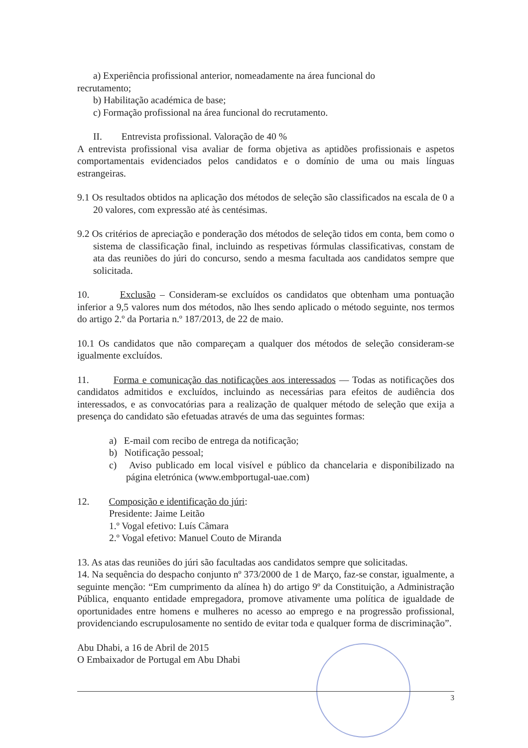a) Experiência profissional anterior, nomeadamente na área funcional do
recrutamento;
b) Habilitação académica de base;
c) Formação profissional na área funcional do recrutamento.
II. Entrevista profissional. Valoração de 40 %
A entrevista profissional visa avaliar de forma objetiva as aptidões profissionais e aspetos comportamentais evidenciados pelos candidatos e o domínio de uma ou mais línguas estrangeiras.
9.1 Os resultados obtidos na aplicação dos métodos de seleção são classificados na escala de 0 a 20 valores, com expressão até às centésimas.
9.2 Os critérios de apreciação e ponderação dos métodos de seleção tidos em conta, bem como o sistema de classificação final, incluindo as respetivas fórmulas classificativas, constam de ata das reuniões do júri do concurso, sendo a mesma facultada aos candidatos sempre que solicitada.
10. Exclusão – Consideram-se excluídos os candidatos que obtenham uma pontuação inferior a 9,5 valores num dos métodos, não lhes sendo aplicado o método seguinte, nos termos do artigo 2.º da Portaria n.º 187/2013, de 22 de maio.
10.1 Os candidatos que não compareçam a qualquer dos métodos de seleção consideram-se igualmente excluídos.
11. Forma e comunicação das notificações aos interessados — Todas as notificações dos candidatos admitidos e excluídos, incluindo as necessárias para efeitos de audiência dos interessados, e as convocatórias para a realização de qualquer método de seleção que exija a presença do candidato são efetuadas através de uma das seguintes formas:
a) E-mail com recibo de entrega da notificação;
b) Notificação pessoal;
c) Aviso publicado em local visível e público da chancelaria e disponibilizado na página eletrónica (www.embportugal-uae.com)
12. Composição e identificação do júri:
Presidente: Jaime Leitão
1.º Vogal efetivo: Luís Câmara
2.º Vogal efetivo: Manuel Couto de Miranda
13. As atas das reuniões do júri são facultadas aos candidatos sempre que solicitadas.
14. Na sequência do despacho conjunto nº 373/2000 de 1 de Março, faz-se constar, igualmente, a seguinte menção: “Em cumprimento da alínea h) do artigo 9º da Constituição, a Administração Pública, enquanto entidade empregadora, promove ativamente uma política de igualdade de oportunidades entre homens e mulheres no acesso ao emprego e na progressão profissional, providenciando escrupulosamente no sentido de evitar toda e qualquer forma de discriminação”.
Abu Dhabi, a 16 de Abril de 2015
O Embaixador de Portugal em Abu Dhabi
3